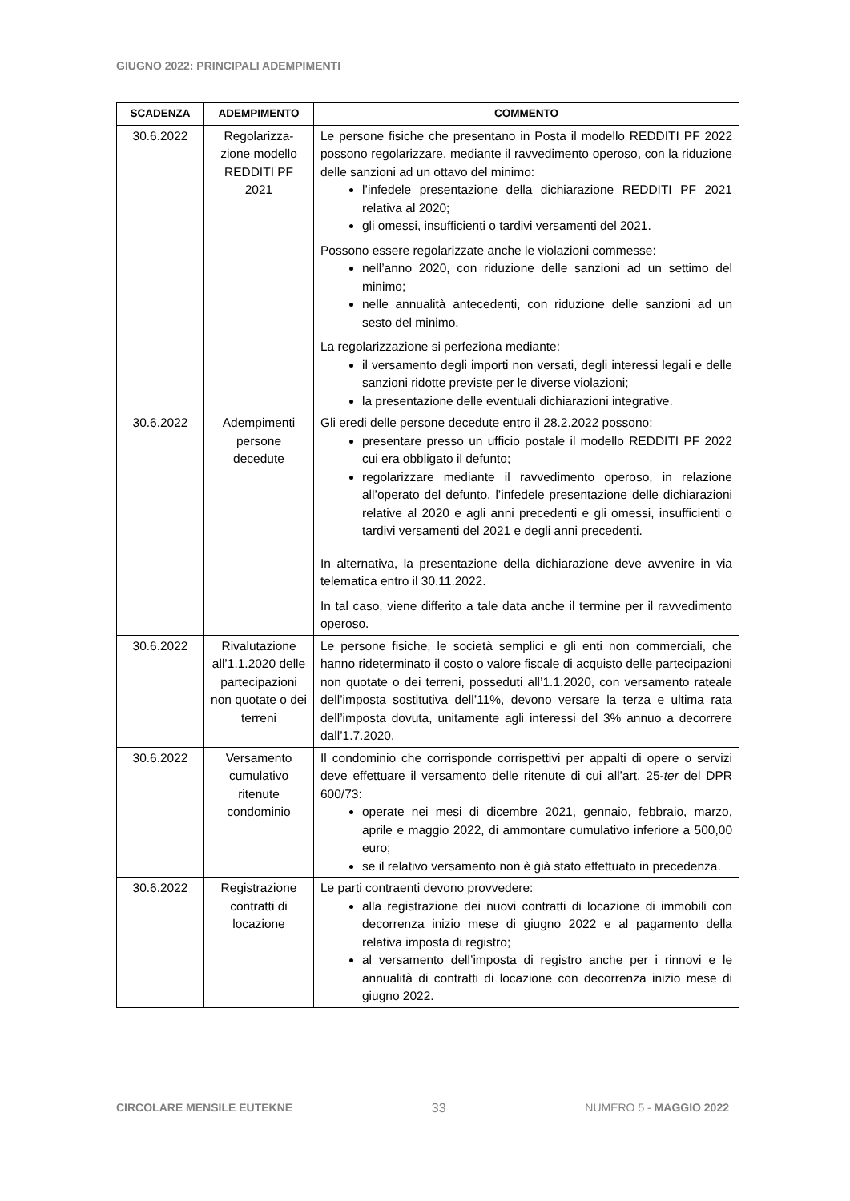GIUGNO 2022: PRINCIPALI ADEMPIMENTI
| SCADENZA | ADEMPIMENTO | COMMENTO |
| --- | --- | --- |
| 30.6.2022 | Regolarizza-zione modello REDDITI PF 2021 | Le persone fisiche che presentano in Posta il modello REDDITI PF 2022 possono regolarizzare, mediante il ravvedimento operoso, con la riduzione delle sanzioni ad un ottavo del minimo: l’infedele presentazione della dichiarazione REDDITI PF 2021 relativa al 2020; gli omessi, insufficienti o tardivi versamenti del 2021. Possono essere regolarizzate anche le violazioni commesse: nell’anno 2020, con riduzione delle sanzioni ad un settimo del minimo; nelle annualità antecedenti, con riduzione delle sanzioni ad un sesto del minimo. La regolarizzazione si perfeziona mediante: il versamento degli importi non versati, degli interessi legali e delle sanzioni ridotte previste per le diverse violazioni; la presentazione delle eventuali dichiarazioni integrative. |
| 30.6.2022 | Adempimenti persone decedute | Gli eredi delle persone decedute entro il 28.2.2022 possono: presentare presso un ufficio postale il modello REDDITI PF 2022 cui era obbligato il defunto; regolarizzare mediante il ravvedimento operoso, in relazione all’operato del defunto, l’infedele presentazione delle dichiarazioni relative al 2020 e agli anni precedenti e gli omessi, insufficienti o tardivi versamenti del 2021 e degli anni precedenti. In alternativa, la presentazione della dichiarazione deve avvenire in via telematica entro il 30.11.2022. In tal caso, viene differito a tale data anche il termine per il ravvedimento operoso. |
| 30.6.2022 | Rivalutazione all’1.1.2020 delle partecipazioni non quotate o dei terreni | Le persone fisiche, le società semplici e gli enti non commerciali, che hanno rideterminato il costo o valore fiscale di acquisto delle partecipazioni non quotate o dei terreni, posseduti all’1.1.2020, con versamento rateale dell’imposta sostitutiva dell’11%, devono versare la terza e ultima rata dell’imposta dovuta, unitamente agli interessi del 3% annuo a decorrere dall’1.7.2020. |
| 30.6.2022 | Versamento cumulativo ritenute condominio | Il condominio che corrisponde corrispettivi per appalti di opere o servizi deve effettuare il versamento delle ritenute di cui all’art. 25- ter del DPR 600/73: operate nei mesi di dicembre 2021, gennaio, febbraio, marzo, aprile e maggio 2022, di ammontare cumulativo inferiore a 500,00 euro; se il relativo versamento non è già stato effettuato in precedenza. |
| 30.6.2022 | Registrazione contratti di locazione | Le parti contraenti devono provvedere: alla registrazione dei nuovi contratti di locazione di immobili con decorrenza inizio mese di giugno 2022 e al pagamento della relativa imposta di registro; al versamento dell’imposta di registro anche per i rinnovi e le annualità di contratti di locazione con decorrenza inizio mese di giugno 2022. |
CIRCOLARE MENSILE EUTEKNE 33 NUMERO 5 - MAGGIO 2022